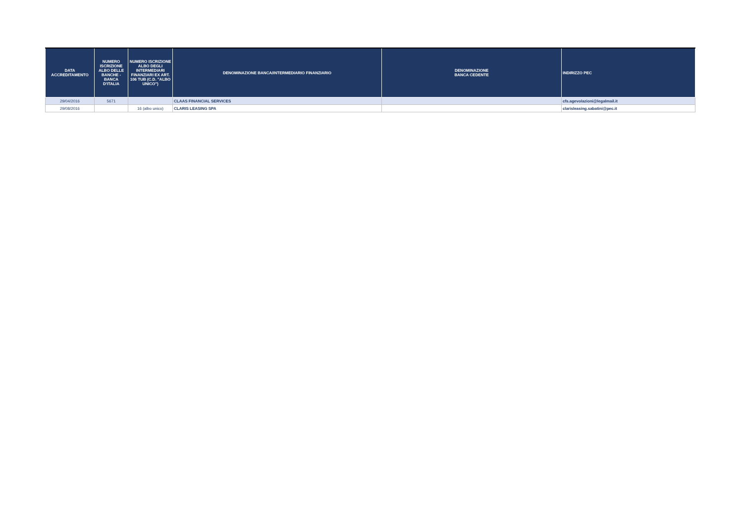| DATA ACCREDITAMENTO | NUMERO ISCRIZIONE ALBO DELLE BANCHE - BANCA D'ITALIA | NUMERO ISCRIZIONE ALBO DEGLI INTERMEDIARI FINANZIARI EX ART. 106 TUB (C.D. "ALBO UNICO") | DENOMINAZIONE BANCA/INTERMEDIARIO FINANZIARIO | DENOMINAZIONE BANCA CEDENTE | INDIRIZZO PEC |
| --- | --- | --- | --- | --- | --- |
| 29/04/2016 | 5671 | | CLAAS FINANCIAL SERVICES | | cfs.agevolazioni@legalmail.it |
| 29/08/2016 | | 16 (albo unico) | CLARIS LEASING SPA | | clarisleasing.sabatini@pec.it |